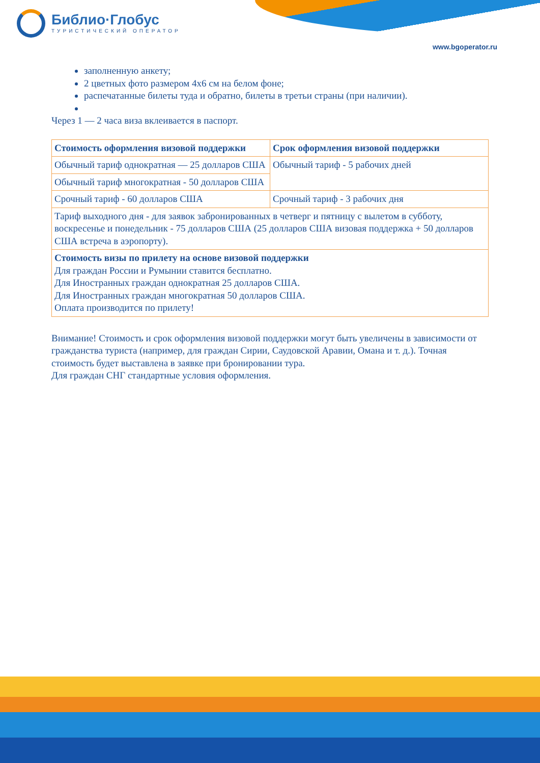Библио·Глобус
ТУРИСТИЧЕСКИЙ ОПЕРАТОР
www.bgoperator.ru
заполненную анкету;
2 цветных фото размером 4х6 см на белом фоне;
распечатанные билеты туда и обратно, билеты в третьи страны (при наличии).
Через 1 — 2 часа виза вклеивается в паспорт.
| Стоимость оформления визовой поддержки | Срок оформления визовой поддержки |
| --- | --- |
| Обычный тариф однократная — 25 долларов США | Обычный тариф - 5 рабочих дней |
| Обычный тариф многократная - 50 долларов США | |
| Срочный тариф - 60 долларов США | Срочный тариф - 3 рабочих дня |
| Тариф выходного дня - для заявок забронированных в четверг и пятницу с вылетом в субботу, воскресенье и понедельник - 75 долларов США (25 долларов США визовая поддержка + 50 долларов США встреча в аэропорту). | |
| Стоимость визы по прилету на основе визовой поддержки Для граждан России и Румынии ставится бесплатно. Для Иностранных граждан однократная 25 долларов США. Для Иностранных граждан многократная 50 долларов США. Оплата производится по прилету! | |
Внимание! Стоимость и срок оформления визовой поддержки могут быть увеличены в зависимости от гражданства туриста (например, для граждан Сирии, Саудовской Аравии, Омана и т. д.). Точная стоимость будет выставлена в заявке при бронировании тура.
Для граждан СНГ стандартные условия оформления.